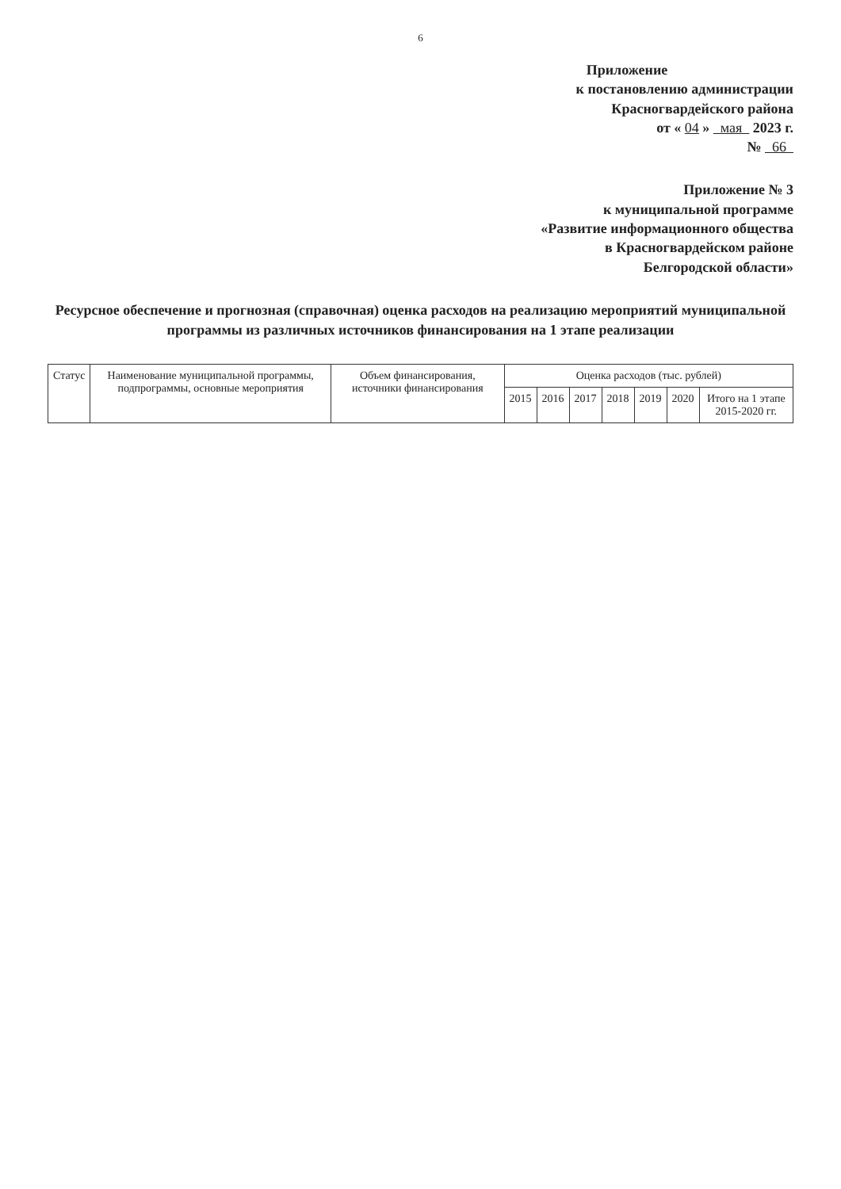6
Приложение
к постановлению администрации
Красногвардейского района
от « 04 » мая 2023 г.
№ 66
Приложение № 3
к муниципальной программе
«Развитие информационного общества
в Красногвардейском районе
Белгородской области»
Ресурсное обеспечение и прогнозная (справочная) оценка расходов на реализацию мероприятий муниципальной программы из различных источников финансирования на 1 этапе реализации
| Статус | Наименование муниципальной программы, подпрограммы, основные мероприятия | Объем финансирования, источники финансирования | Оценка расходов (тыс. рублей) | | | | | | |
| --- | --- | --- | --- | --- | --- | --- | --- | --- | --- |
| | | | 2015 | 2016 | 2017 | 2018 | 2019 | 2020 | Итого на 1 этапе 2015-2020 гг. |